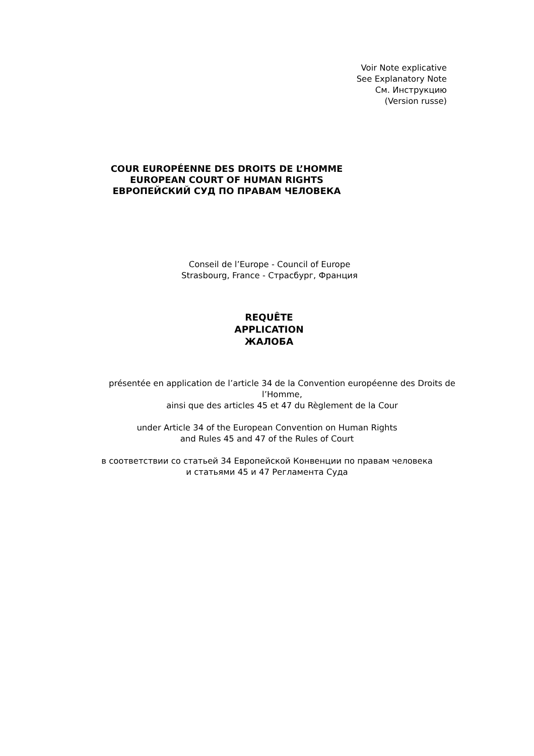Voir Note explicative
See Explanatory Note
См. Инструкцию
(Version russe)
COUR EUROPÉENNE DES DROITS DE L’HOMME
EUROPEAN COURT OF HUMAN RIGHTS
ЕВРОПЕЙСКИЙ СУД ПО ПРАВАМ ЧЕЛОВЕКА
Conseil de l’Europe - Council of Europe
Strasbourg, France - Страсбург, Франция
REQUÊTE
APPLICATION
ЖАЛОБА
présentée en application de l’article 34 de la Convention européenne des Droits de
l’Homme,
ainsi que des articles 45 et 47 du Règlement de la Cour
under Article 34 of the European Convention on Human Rights
and Rules 45 and 47 of the Rules of Court
в соответствии со статьей 34 Европейской Конвенции по правам человека
и статьями 45 и 47 Регламента Суда